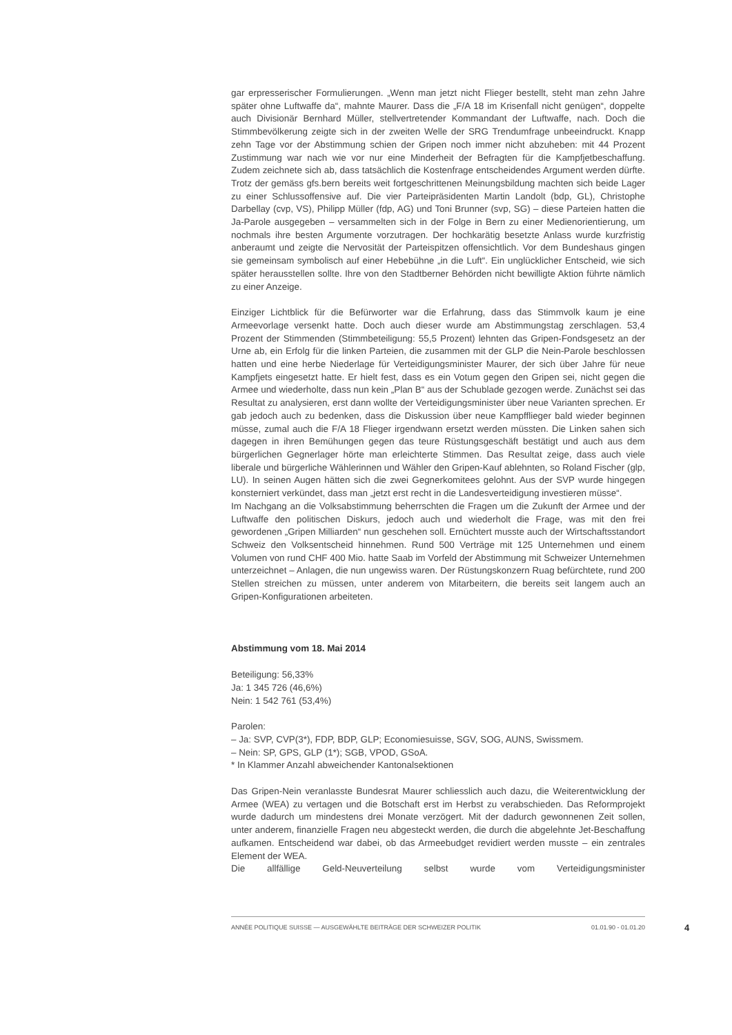gar erpresserischer Formulierungen. „Wenn man jetzt nicht Flieger bestellt, steht man zehn Jahre später ohne Luftwaffe da“, mahnte Maurer. Dass die „F/A 18 im Krisenfall nicht genügen“, doppelte auch Divisionär Bernhard Müller, stellvertretender Kommandant der Luftwaffe, nach. Doch die Stimmbevölkerung zeigte sich in der zweiten Welle der SRG Trendumfrage unbeeindruckt. Knapp zehn Tage vor der Abstimmung schien der Gripen noch immer nicht abzuheben: mit 44 Prozent Zustimmung war nach wie vor nur eine Minderheit der Befragten für die Kampfjetbeschaffung. Zudem zeichnete sich ab, dass tatsächlich die Kostenfrage entscheidendes Argument werden dürfte. Trotz der gemäss gfs.bern bereits weit fortgeschrittenen Meinungsbildung machten sich beide Lager zu einer Schlussoffensive auf. Die vier Parteipräsidenten Martin Landolt (bdp, GL), Christophe Darbellay (cvp, VS), Philipp Müller (fdp, AG) und Toni Brunner (svp, SG) – diese Parteien hatten die Ja-Parole ausgegeben – versammelten sich in der Folge in Bern zu einer Medienorientierung, um nochmals ihre besten Argumente vorzutragen. Der hochkarätig besetzte Anlass wurde kurzfristig anberaumt und zeigte die Nervosität der Parteispitzen offensichtlich. Vor dem Bundeshaus gingen sie gemeinsam symbolisch auf einer Hebebühne „in die Luft“. Ein unglücklicher Entscheid, wie sich später herausstellen sollte. Ihre von den Stadtberner Behörden nicht bewilligte Aktion führte nämlich zu einer Anzeige.
Einziger Lichtblick für die Befürworter war die Erfahrung, dass das Stimmvolk kaum je eine Armeevorlage versenkt hatte. Doch auch dieser wurde am Abstimmungstag zerschlagen. 53,4 Prozent der Stimmenden (Stimmbeteiligung: 55,5 Prozent) lehnten das Gripen-Fondsgesetz an der Urne ab, ein Erfolg für die linken Parteien, die zusammen mit der GLP die Nein-Parole beschlossen hatten und eine herbe Niederlage für Verteidigungsminister Maurer, der sich über Jahre für neue Kampfjets eingesetzt hatte. Er hielt fest, dass es ein Votum gegen den Gripen sei, nicht gegen die Armee und wiederholte, dass nun kein „Plan B“ aus der Schublade gezogen werde. Zunächst sei das Resultat zu analysieren, erst dann wollte der Verteidigungsminister über neue Varianten sprechen. Er gab jedoch auch zu bedenken, dass die Diskussion über neue Kampfflieger bald wieder beginnen müsse, zumal auch die F/A 18 Flieger irgendwann ersetzt werden müssten. Die Linken sahen sich dagegen in ihren Bemühungen gegen das teure Rüstungsgeschäft bestätigt und auch aus dem bürgerlichen Gegnerlager hörte man erleichterte Stimmen. Das Resultat zeige, dass auch viele liberale und bürgerliche Wählerinnen und Wähler den Gripen-Kauf ablehnten, so Roland Fischer (glp, LU). In seinen Augen hätten sich die zwei Gegnerkomitees gelohnt. Aus der SVP wurde hingegen konsterniert verkündet, dass man „jetzt erst recht in die Landesverteidigung investieren müsse“.
Im Nachgang an die Volksabstimmung beherrschten die Fragen um die Zukunft der Armee und der Luftwaffe den politischen Diskurs, jedoch auch und wiederholt die Frage, was mit den frei gewordenen „Gripen Milliarden“ nun geschehen soll. Ernüchtert musste auch der Wirtschaftsstandort Schweiz den Volksentscheid hinnehmen. Rund 500 Verträge mit 125 Unternehmen und einem Volumen von rund CHF 400 Mio. hatte Saab im Vorfeld der Abstimmung mit Schweizer Unternehmen unterzeichnet – Anlagen, die nun ungewiss waren. Der Rüstungskonzern Ruag befürchtete, rund 200 Stellen streichen zu müssen, unter anderem von Mitarbeitern, die bereits seit langem auch an Gripen-Konfigurationen arbeiteten.
Abstimmung vom 18. Mai 2014
Beteiligung: 56,33%
Ja: 1 345 726 (46,6%)
Nein: 1 542 761 (53,4%)
Parolen:
– Ja: SVP, CVP(3*), FDP, BDP, GLP; Economiesuisse, SGV, SOG, AUNS, Swissmem.
– Nein: SP, GPS, GLP (1*); SGB, VPOD, GSoA.
* In Klammer Anzahl abweichender Kantonalsektionen
Das Gripen-Nein veranlasste Bundesrat Maurer schliesslich auch dazu, die Weiterentwicklung der Armee (WEA) zu vertagen und die Botschaft erst im Herbst zu verabschieden. Das Reformprojekt wurde dadurch um mindestens drei Monate verzögert. Mit der dadurch gewonnenen Zeit sollen, unter anderem, finanzielle Fragen neu abgesteckt werden, die durch die abgelehnte Jet-Beschaffung aufkamen. Entscheidend war dabei, ob das Armeebudget revidiert werden musste – ein zentrales Element der WEA.
Die allfällige Geld-Neuverteilung selbst wurde vom Verteidigungsminister
ANNÉE POLITIQUE SUISSE — AUSGEWÄHLTE BEITRÄGE DER SCHWEIZER POLITIK 01.01.90 - 01.01.20
4